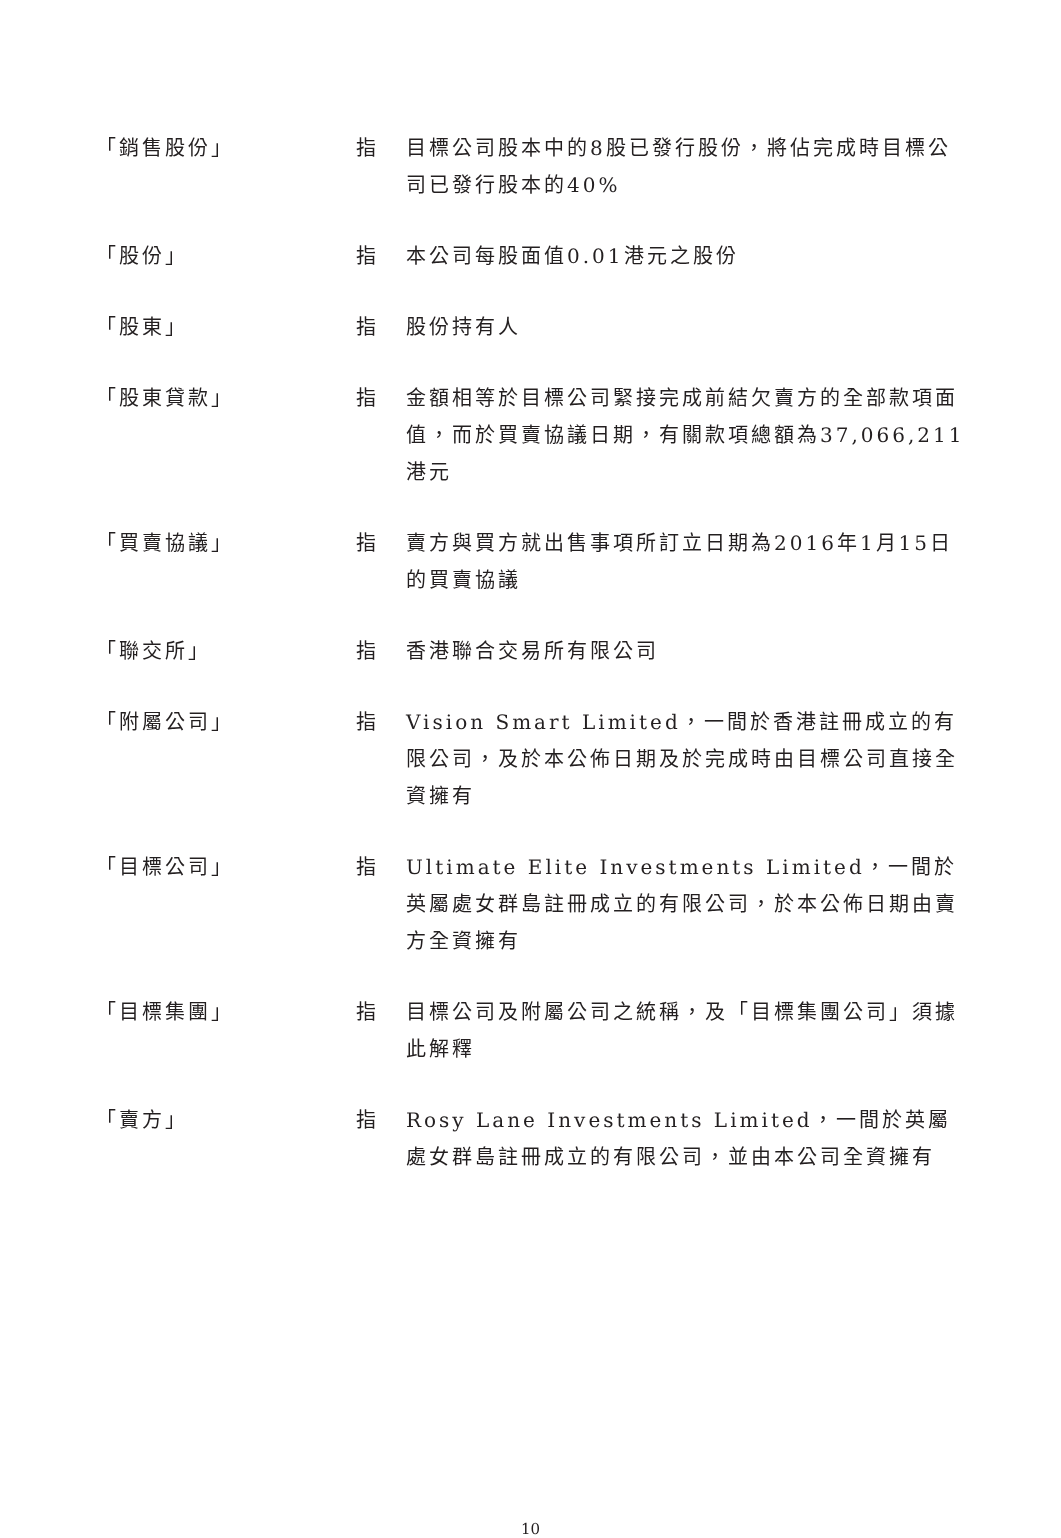| 「銷售股份」 | 指 | 目標公司股本中的8股已發行股份，將佔完成時目標公司已發行股本的40% |
| 「股份」 | 指 | 本公司每股面值0.01港元之股份 |
| 「股東」 | 指 | 股份持有人 |
| 「股東貸款」 | 指 | 金額相等於目標公司緊接完成前結欠賣方的全部款項面值，而於買賣協議日期，有關款項總額為37,066,211港元 |
| 「買賣協議」 | 指 | 賣方與買方就出售事項所訂立日期為2016年1月15日的買賣協議 |
| 「聯交所」 | 指 | 香港聯合交易所有限公司 |
| 「附屬公司」 | 指 | Vision Smart Limited，一間於香港註冊成立的有限公司，及於本公佈日期及於完成時由目標公司直接全資擁有 |
| 「目標公司」 | 指 | Ultimate Elite Investments Limited，一間於英屬處女群島註冊成立的有限公司，於本公佈日期由賣方全資擁有 |
| 「目標集團」 | 指 | 目標公司及附屬公司之統稱，及「目標集團公司」須據此解釋 |
| 「賣方」 | 指 | Rosy Lane Investments Limited，一間於英屬處女群島註冊成立的有限公司，並由本公司全資擁有 |
10